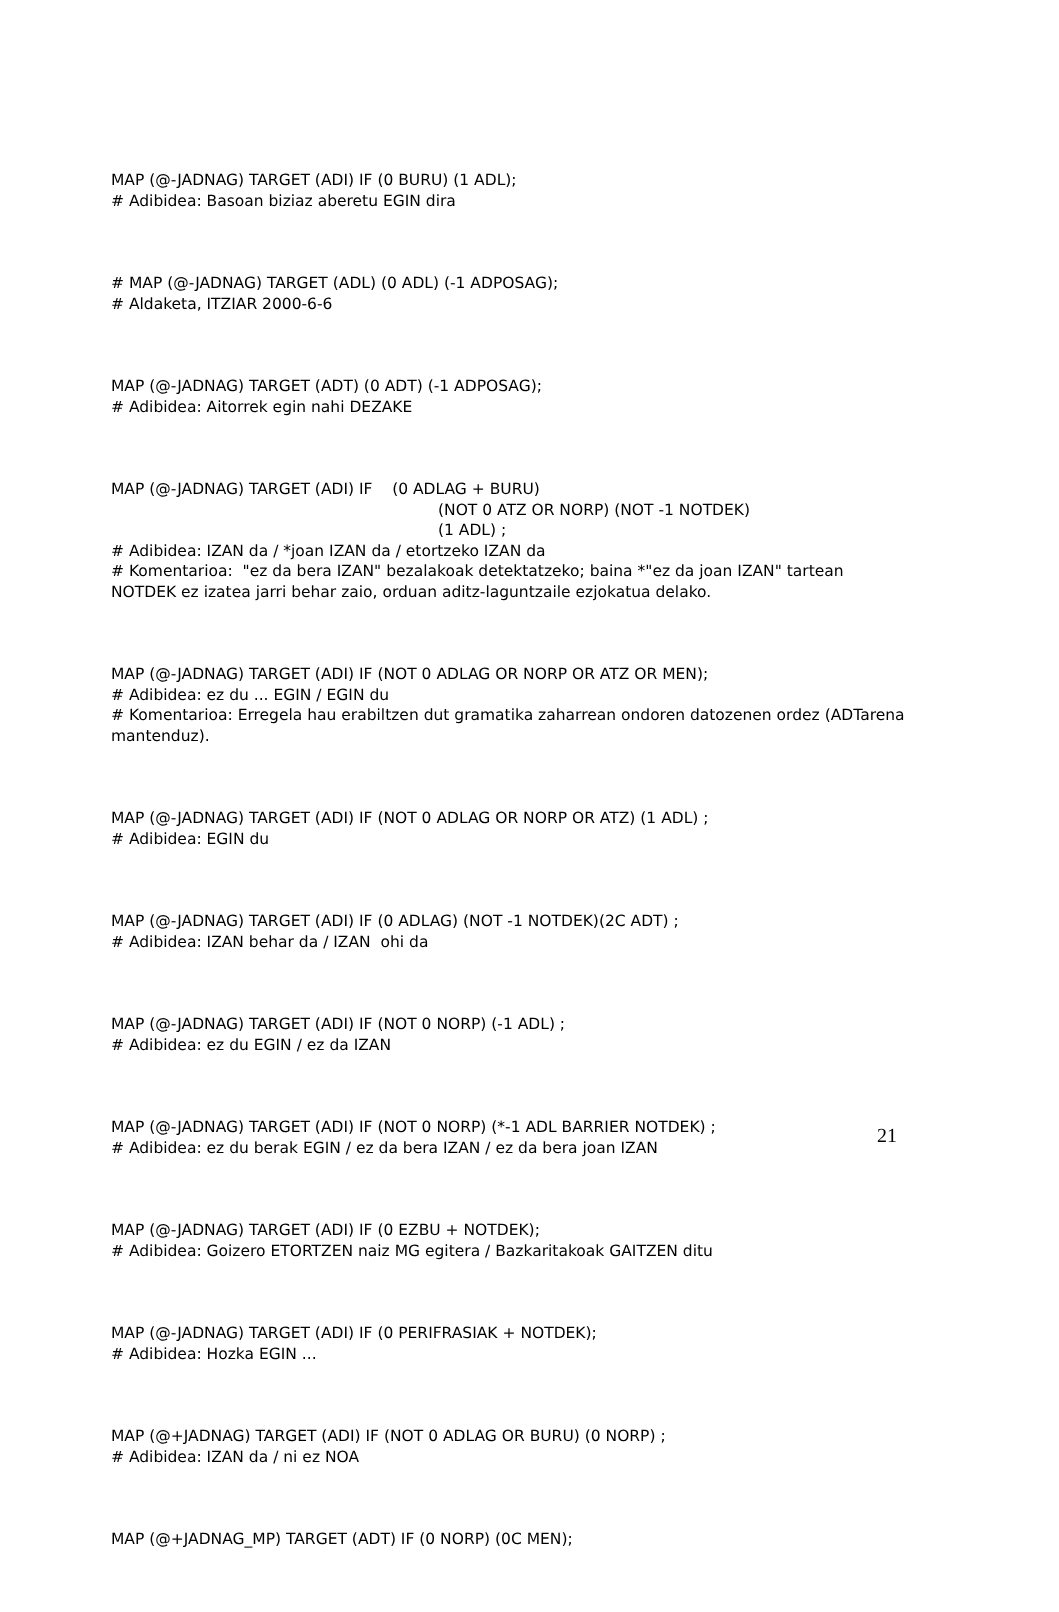MAP (@-JADNAG) TARGET (ADI) IF (0 BURU) (1 ADL);
# Adibidea: Basoan biziaz aberetu EGIN dira
# MAP (@-JADNAG) TARGET (ADL) (0 ADL) (-1 ADPOSAG);
# Aldaketa, ITZIAR 2000-6-6
MAP (@-JADNAG) TARGET (ADT) (0 ADT) (-1 ADPOSAG);
# Adibidea: Aitorrek egin nahi DEZAKE
MAP (@-JADNAG) TARGET (ADI) IF (0 ADLAG + BURU)
(NOT 0 ATZ OR NORP) (NOT -1 NOTDEK)
(1 ADL) ;
# Adibidea: IZAN da / *joan IZAN da / etortzeko IZAN da
# Komentarioa: "ez da bera IZAN" bezalakoak detektatzeko; baina *"ez da joan IZAN" tartean NOTDEK ez izatea jarri behar zaio, orduan aditz-laguntzaile ezjokatua delako.
MAP (@-JADNAG) TARGET (ADI) IF (NOT 0 ADLAG OR NORP OR ATZ OR MEN);
# Adibidea: ez du ... EGIN / EGIN du
# Komentarioa: Erregela hau erabiltzen dut gramatika zaharrean ondoren datozenen ordez (ADTarena mantenduz).
MAP (@-JADNAG) TARGET (ADI) IF (NOT 0 ADLAG OR NORP OR ATZ) (1 ADL) ;
# Adibidea: EGIN du
MAP (@-JADNAG) TARGET (ADI) IF (0 ADLAG) (NOT -1 NOTDEK)(2C ADT) ;
# Adibidea: IZAN behar da / IZAN ohi da
MAP (@-JADNAG) TARGET (ADI) IF (NOT 0 NORP) (-1 ADL) ;
# Adibidea: ez du EGIN / ez da IZAN
MAP (@-JADNAG) TARGET (ADI) IF (NOT 0 NORP) (*-1 ADL BARRIER NOTDEK) ;
# Adibidea: ez du berak EGIN / ez da bera IZAN / ez da bera joan IZAN
MAP (@-JADNAG) TARGET (ADI) IF (0 EZBU + NOTDEK);
# Adibidea: Goizero ETORTZEN naiz MG egitera / Bazkaritakoak GAITZEN ditu
MAP (@-JADNAG) TARGET (ADI) IF (0 PERIFRASIAK + NOTDEK);
# Adibidea: Hozka EGIN ...
MAP (@+JADNAG) TARGET (ADI) IF (NOT 0 ADLAG OR BURU) (0 NORP) ;
# Adibidea: IZAN da / ni ez NOA
MAP (@+JADNAG_MP) TARGET (ADT) IF (0 NORP) (0C MEN);
21